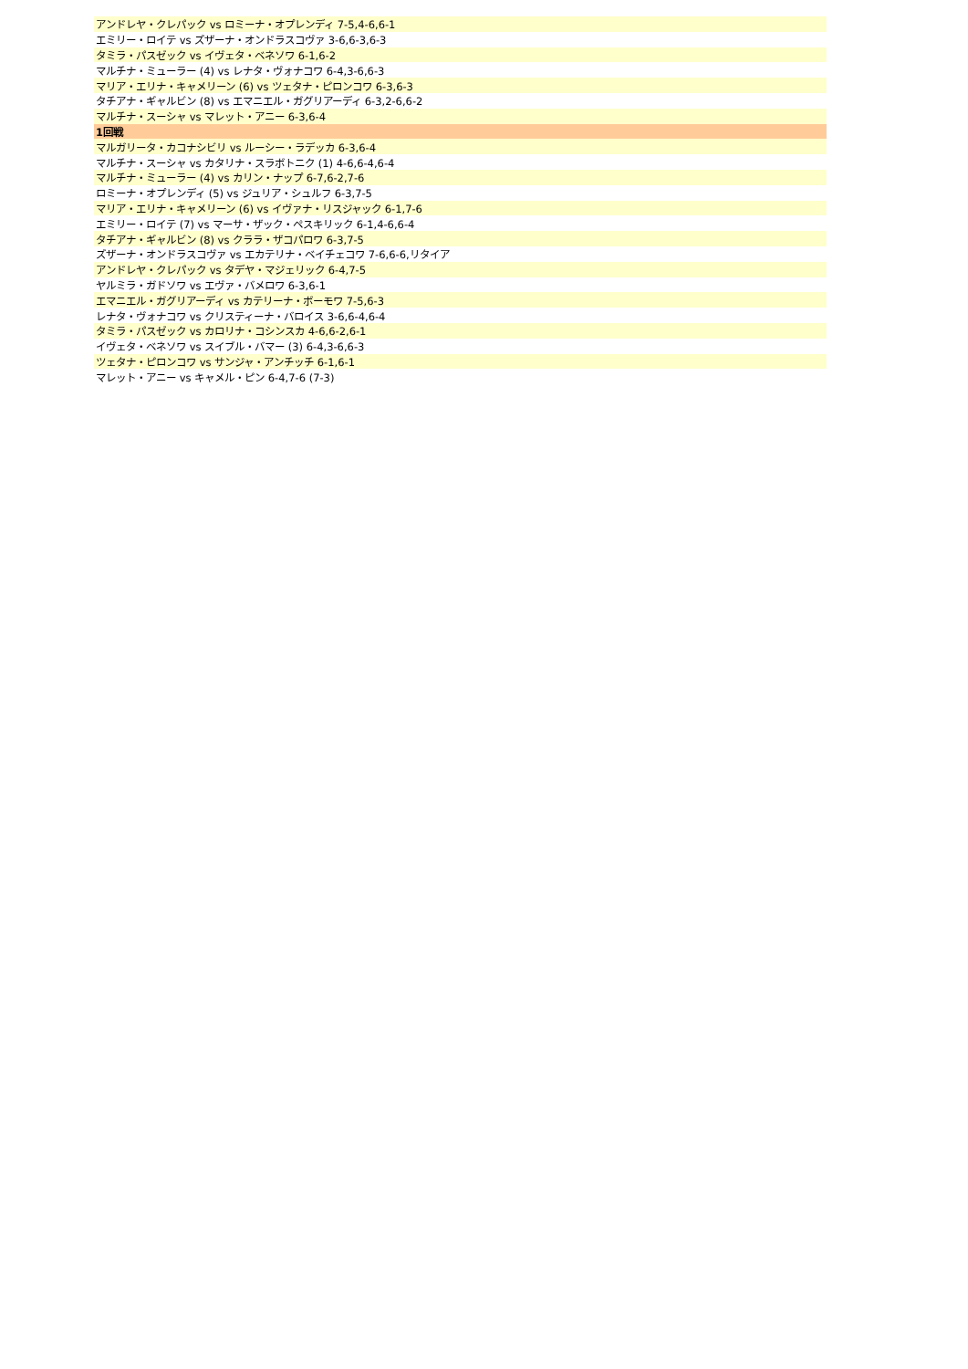| アンドレヤ・クレパック vs ロミーナ・オプレンディ 7-5,4-6,6-1 |
| エミリー・ロイテ vs ズザーナ・オンドラスコヴァ 3-6,6-3,6-3 |
| タミラ・パスゼック vs イヴェタ・ベネソワ 6-1,6-2 |
| マルチナ・ミューラー (4) vs レナタ・ヴォナコワ 6-4,3-6,6-3 |
| マリア・エリナ・キャメリーン (6) vs ツェタナ・ピロンコワ 6-3,6-3 |
| タチアナ・ギャルビン (8) vs エマニエル・ガグリアーディ 6-3,2-6,6-2 |
| マルチナ・スーシャ vs マレット・アニー 6-3,6-4 |
| 1回戦 |
| マルガリータ・カコナシビリ vs ルーシー・ラデッカ 6-3,6-4 |
| マルチナ・スーシャ vs カタリナ・スラボトニク (1) 4-6,6-4,6-4 |
| マルチナ・ミューラー (4) vs カリン・ナップ 6-7,6-2,7-6 |
| ロミーナ・オプレンディ (5) vs ジュリア・シュルフ 6-3,7-5 |
| マリア・エリナ・キャメリーン (6) vs イヴァナ・リスジャック 6-1,7-6 |
| エミリー・ロイテ (7) vs マーサ・ザック・ペスキリック 6-1,4-6,6-4 |
| タチアナ・ギャルビン (8) vs クララ・ザコパロワ 6-3,7-5 |
| ズザーナ・オンドラスコヴァ vs エカテリナ・ベイチェコワ 7-6,6-6,リタイア |
| アンドレヤ・クレパック vs タデヤ・マジェリック 6-4,7-5 |
| ヤルミラ・ガドソワ vs エヴァ・バメロワ 6-3,6-1 |
| エマニエル・ガグリアーディ vs カテリーナ・ボーモワ 7-5,6-3 |
| レナタ・ヴォナコワ vs クリスティーナ・バロイス 3-6,6-4,6-4 |
| タミラ・パスゼック vs カロリナ・コシンスカ 4-6,6-2,6-1 |
| イヴェタ・ベネソワ vs スイブル・バマー (3) 6-4,3-6,6-3 |
| ツェタナ・ピロンコワ vs サンジャ・アンチッチ 6-1,6-1 |
| マレット・アニー vs キャメル・ピン 6-4,7-6 (7-3) |